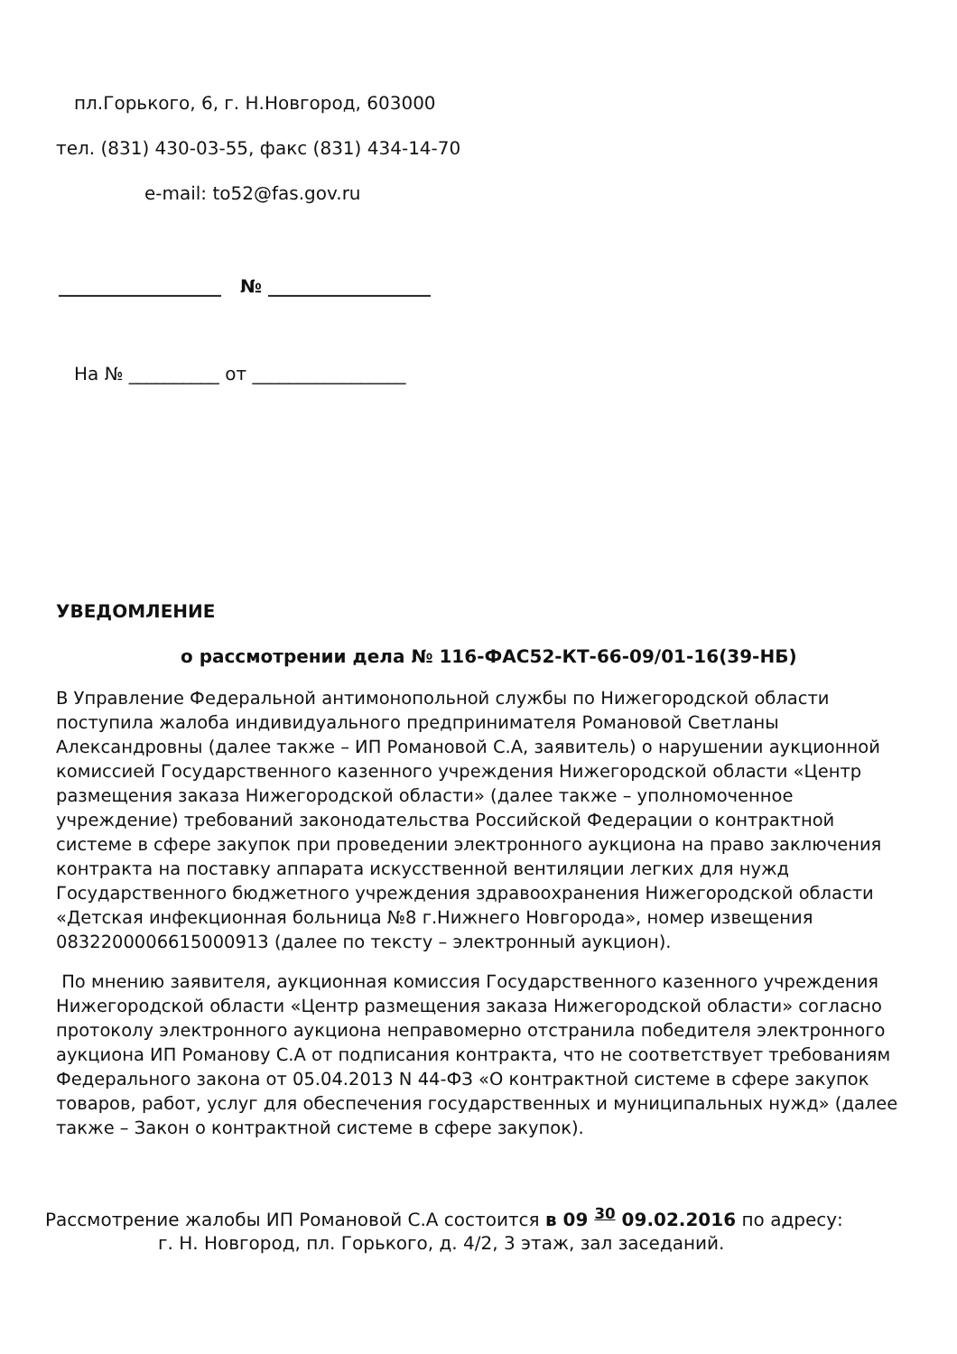пл.Горького, 6, г. Н.Новгород, 603000
тел. (831) 430-03-55, факс (831) 434-14-70
e-mail: to52@fas.gov.ru
__________________ № __________________
На № __________ от _________________
УВЕДОМЛЕНИЕ
о рассмотрении дела № 116-ФАС52-КТ-66-09/01-16(39-НБ)
В Управление Федеральной антимонопольной службы по Нижегородской области поступила жалоба индивидуального предпринимателя Романовой Светланы Александровны (далее также – ИП Романовой С.А, заявитель) о нарушении аукционной комиссией Государственного казенного учреждения Нижегородской области «Центр размещения заказа Нижегородской области» (далее также – уполномоченное учреждение) требований законодательства Российской Федерации о контрактной системе в сфере закупок при проведении электронного аукциона на право заключения контракта на поставку аппарата искусственной вентиляции легких для нужд Государственного бюджетного учреждения здравоохранения Нижегородской области «Детская инфекционная больница №8 г.Нижнего Новгорода», номер извещения 0832200006615000913 (далее по тексту – электронный аукцион).
По мнению заявителя, аукционная комиссия Государственного казенного учреждения Нижегородской области «Центр размещения заказа Нижегородской области» согласно протоколу электронного аукциона неправомерно отстранила победителя электронного аукциона ИП Романову С.А от подписания контракта, что не соответствует требованиям Федерального закона от 05.04.2013 N 44-ФЗ «О контрактной системе в сфере закупок товаров, работ, услуг для обеспечения государственных и муниципальных нужд» (далее также – Закон о контрактной системе в сфере закупок).
Рассмотрение жалобы ИП Романовой С.А состоится в 09 <sup>30</sup> 09.02.2016 по адресу:
г. Н. Новгород, пл. Горького, д. 4/2, 3 этаж, зал заседаний.